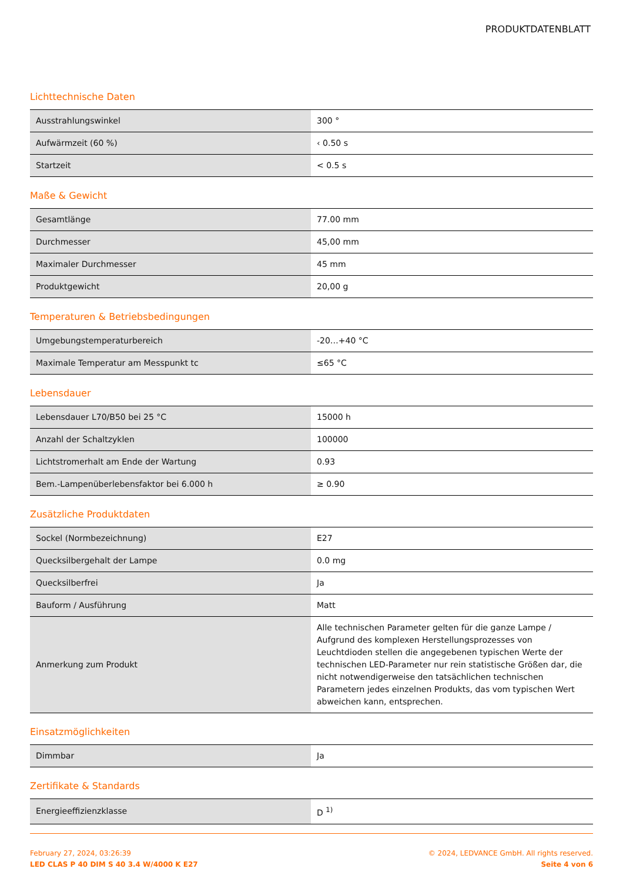PRODUKTDATENBLATT
Lichttechnische Daten
| Ausstrahlungswinkel | 300 ° |
| Aufwärmzeit (60 %) | ‹ 0.50 s |
| Startzeit | < 0.5 s |
Maße & Gewicht
| Gesamtlänge | 77.00 mm |
| Durchmesser | 45,00 mm |
| Maximaler Durchmesser | 45 mm |
| Produktgewicht | 20,00 g |
Temperaturen & Betriebsbedingungen
| Umgebungstemperaturbereich | -20…+40 °C |
| Maximale Temperatur am Messpunkt tc | ≤65 °C |
Lebensdauer
| Lebensdauer L70/B50 bei 25 °C | 15000 h |
| Anzahl der Schaltzyklen | 100000 |
| Lichtstromerhalt am Ende der Wartung | 0.93 |
| Bem.-Lampenüberlebensfaktor bei 6.000 h | ≥ 0.90 |
Zusätzliche Produktdaten
| Sockel (Normbezeichnung) | E27 |
| Quecksilbergehalt der Lampe | 0.0 mg |
| Quecksilberfrei | Ja |
| Bauform / Ausführung | Matt |
| Anmerkung zum Produkt | Alle technischen Parameter gelten für die ganze Lampe / Aufgrund des komplexen Herstellungsprozesses von Leuchtdioden stellen die angegebenen typischen Werte der technischen LED-Parameter nur rein statistische Größen dar, die nicht notwendigerweise den tatsächlichen technischen Parametern jedes einzelnen Produkts, das vom typischen Wert abweichen kann, entsprechen. |
Einsatzmöglichkeiten
| Dimmbar | Ja |
Zertifikate & Standards
| Energieeffizienzklasse | D <sup>1)</sup> |
February 27, 2024, 03:26:39
LED CLAS P 40 DIM S 40 3.4 W/4000 K E27
© 2024, LEDVANCE GmbH. All rights reserved.
Seite 4 von 6